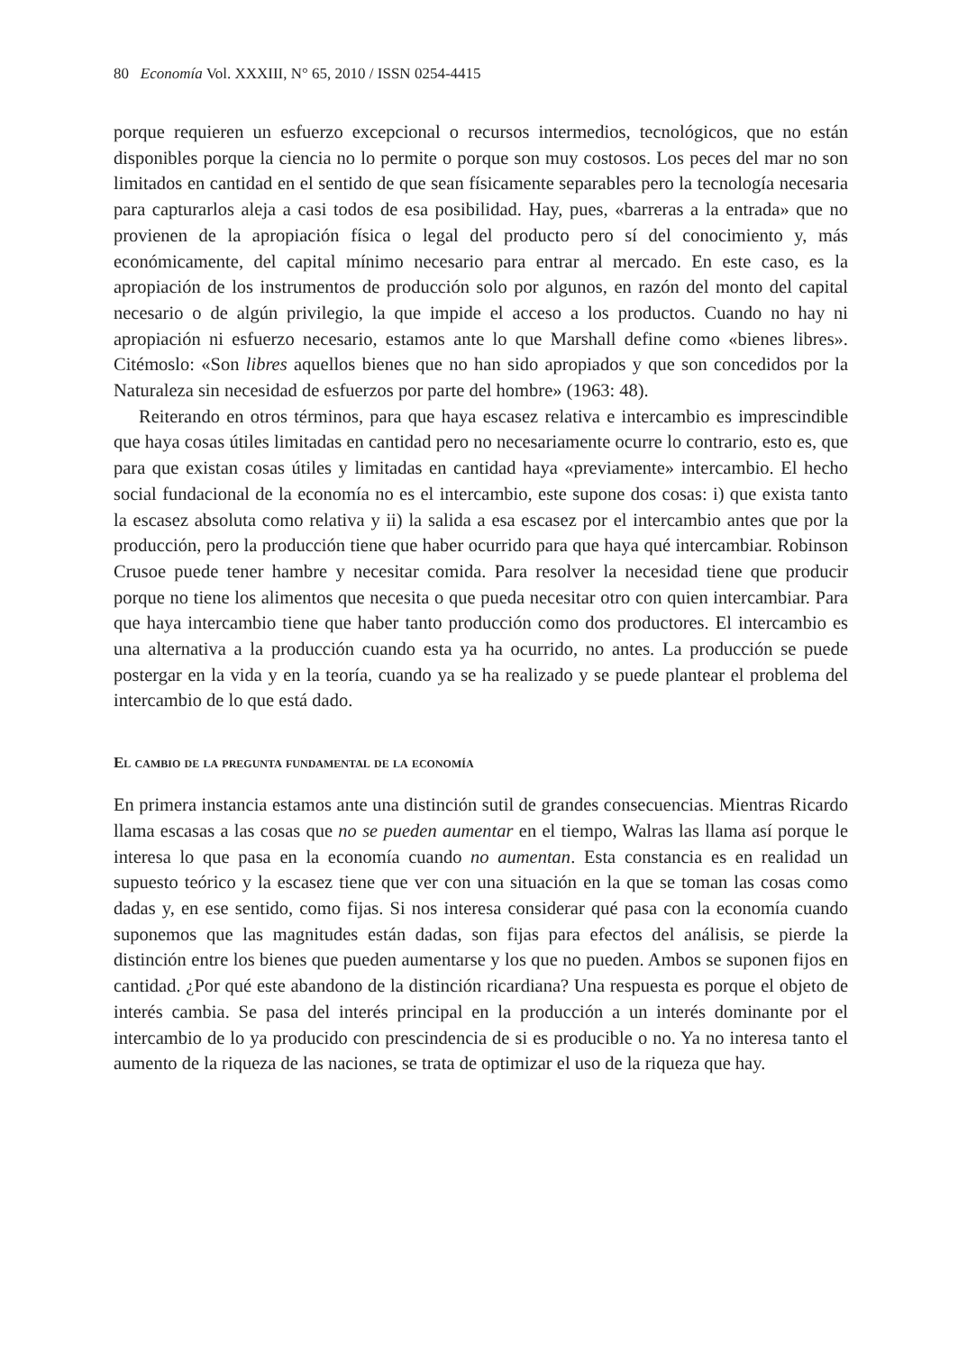80 Economía Vol. XXXIII, N° 65, 2010 / ISSN 0254-4415
porque requieren un esfuerzo excepcional o recursos intermedios, tecnológicos, que no están disponibles porque la ciencia no lo permite o porque son muy costosos. Los peces del mar no son limitados en cantidad en el sentido de que sean físicamente separables pero la tecnología necesaria para capturarlos aleja a casi todos de esa posibilidad. Hay, pues, «barreras a la entrada» que no provienen de la apropiación física o legal del producto pero sí del conocimiento y, más económicamente, del capital mínimo necesario para entrar al mercado. En este caso, es la apropiación de los instrumentos de producción solo por algunos, en razón del monto del capital necesario o de algún privilegio, la que impide el acceso a los productos. Cuando no hay ni apropiación ni esfuerzo necesario, estamos ante lo que Marshall define como «bienes libres». Citémoslo: «Son libres aquellos bienes que no han sido apropiados y que son concedidos por la Naturaleza sin necesidad de esfuerzos por parte del hombre» (1963: 48).
Reiterando en otros términos, para que haya escasez relativa e intercambio es imprescindible que haya cosas útiles limitadas en cantidad pero no necesariamente ocurre lo contrario, esto es, que para que existan cosas útiles y limitadas en cantidad haya «previamente» intercambio. El hecho social fundacional de la economía no es el intercambio, este supone dos cosas: i) que exista tanto la escasez absoluta como relativa y ii) la salida a esa escasez por el intercambio antes que por la producción, pero la producción tiene que haber ocurrido para que haya qué intercambiar. Robinson Crusoe puede tener hambre y necesitar comida. Para resolver la necesidad tiene que producir porque no tiene los alimentos que necesita o que pueda necesitar otro con quien intercambiar. Para que haya intercambio tiene que haber tanto producción como dos productores. El intercambio es una alternativa a la producción cuando esta ya ha ocurrido, no antes. La producción se puede postergar en la vida y en la teoría, cuando ya se ha realizado y se puede plantear el problema del intercambio de lo que está dado.
El cambio de la pregunta fundamental de la economía
En primera instancia estamos ante una distinción sutil de grandes consecuencias. Mientras Ricardo llama escasas a las cosas que no se pueden aumentar en el tiempo, Walras las llama así porque le interesa lo que pasa en la economía cuando no aumentan. Esta constancia es en realidad un supuesto teórico y la escasez tiene que ver con una situación en la que se toman las cosas como dadas y, en ese sentido, como fijas. Si nos interesa considerar qué pasa con la economía cuando suponemos que las magnitudes están dadas, son fijas para efectos del análisis, se pierde la distinción entre los bienes que pueden aumentarse y los que no pueden. Ambos se suponen fijos en cantidad. ¿Por qué este abandono de la distinción ricardiana? Una respuesta es porque el objeto de interés cambia. Se pasa del interés principal en la producción a un interés dominante por el intercambio de lo ya producido con prescindencia de si es producible o no. Ya no interesa tanto el aumento de la riqueza de las naciones, se trata de optimizar el uso de la riqueza que hay.